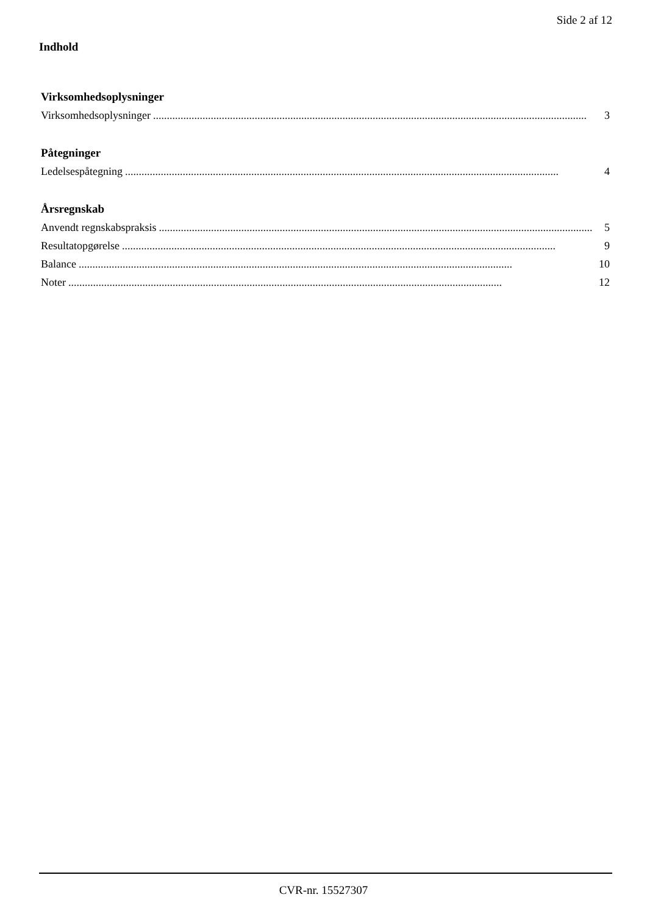Side 2 af 12
Indhold
Virksomhedsoplysninger
Virksomhedsoplysninger.............................................................................................................................................................. 3
Påtegninger
Ledelsespåtegning.............................................................................................................................................................. 4
Årsregnskab
Anvendt regnskabspraksis.............................................................................................................................................................. 5
Resultatopgørelse.............................................................................................................................................................. 9
Balance.............................................................................................................................................................. 10
Noter.............................................................................................................................................................. 12
CVR-nr. 15527307